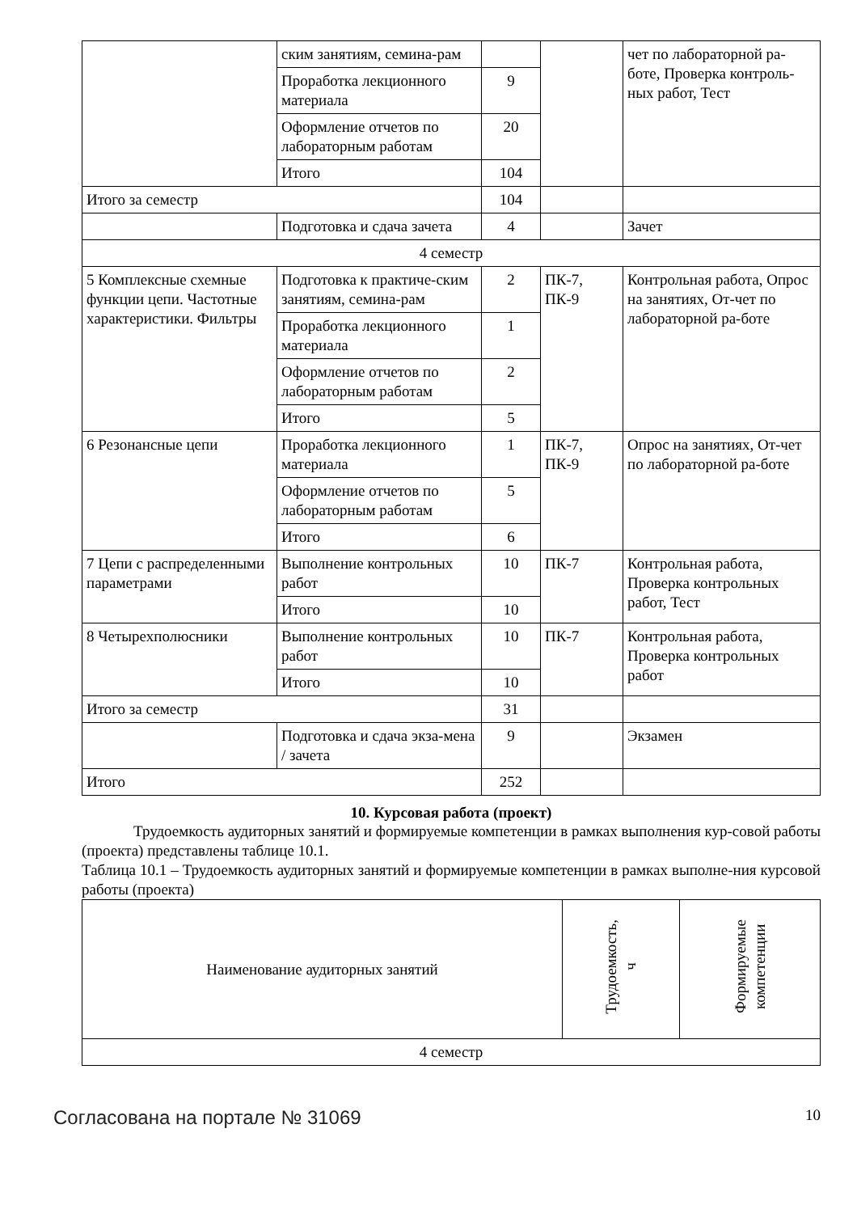| | ским занятиям, семина-рам | | | чет по лабораторной ра-боте, Проверка контроль-ных работ, Тест |
| | Проработка лекционного материала | 9 | | |
| | Оформление отчетов по лабораторным работам | 20 | | |
| | Итого | 104 | | |
| Итого за семестр | | 104 | | |
| | Подготовка и сдача зачета | 4 | | Зачет |
| 4 семестр | | | | |
| 5 Комплексные схемные функции цепи. Частотные характеристики. Фильтры | Подготовка к практиче-ским занятиям, семина-рам | 2 | ПК-7, ПК-9 | Контрольная работа, Опрос на занятиях, От-чет по лабораторной ра-боте |
| | Проработка лекционного материала | 1 | | |
| | Оформление отчетов по лабораторным работам | 2 | | |
| | Итого | 5 | | |
| 6 Резонансные цепи | Проработка лекционного материала | 1 | ПК-7, ПК-9 | Опрос на занятиях, От-чет по лабораторной ра-боте |
| | Оформление отчетов по лабораторным работам | 5 | | |
| | Итого | 6 | | |
| 7 Цепи с распределенными параметрами | Выполнение контрольных работ | 10 | ПК-7 | Контрольная работа, Проверка контрольных работ, Тест |
| | Итого | 10 | | |
| 8 Четырехполюсники | Выполнение контрольных работ | 10 | ПК-7 | Контрольная работа, Проверка контрольных работ |
| | Итого | 10 | | |
| Итого за семестр | | 31 | | |
| | Подготовка и сдача экза-мена / зачета | 9 | | Экзамен |
| Итого | | 252 | | |
10. Курсовая работа (проект)
Трудоемкость аудиторных занятий и формируемые компетенции в рамках выполнения кур-совой работы (проекта) представлены таблице 10.1.
Таблица 10.1 – Трудоемкость аудиторных занятий и формируемые компетенции в рамках выполне-ния курсовой работы (проекта)
| Наименование аудиторных занятий | Трудоемкость, ч | Формируемые компетенции |
| --- | --- | --- |
| 4 семестр | | |
Согласована на портале № 31069 10